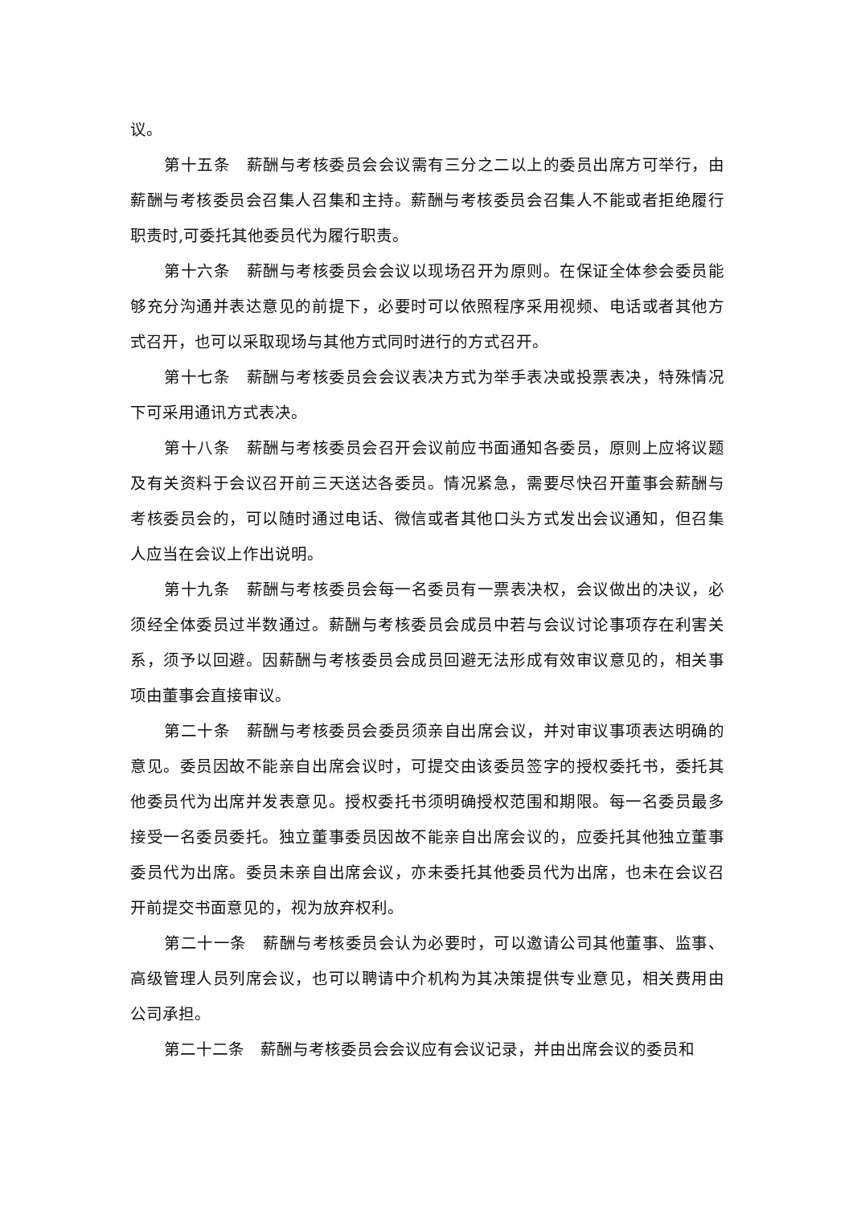议。
第十五条　薪酬与考核委员会会议需有三分之二以上的委员出席方可举行，由薪酬与考核委员会召集人召集和主持。薪酬与考核委员会召集人不能或者拒绝履行职责时,可委托其他委员代为履行职责。
第十六条　薪酬与考核委员会会议以现场召开为原则。在保证全体参会委员能够充分沟通并表达意见的前提下，必要时可以依照程序采用视频、电话或者其他方式召开，也可以采取现场与其他方式同时进行的方式召开。
第十七条　薪酬与考核委员会会议表决方式为举手表决或投票表决，特殊情况下可采用通讯方式表决。
第十八条　薪酬与考核委员会召开会议前应书面通知各委员，原则上应将议题及有关资料于会议召开前三天送达各委员。情况紧急，需要尽快召开董事会薪酬与考核委员会的，可以随时通过电话、微信或者其他口头方式发出会议通知，但召集人应当在会议上作出说明。
第十九条　薪酬与考核委员会每一名委员有一票表决权，会议做出的决议，必须经全体委员过半数通过。薪酬与考核委员会成员中若与会议讨论事项存在利害关系，须予以回避。因薪酬与考核委员会成员回避无法形成有效审议意见的，相关事项由董事会直接审议。
第二十条　薪酬与考核委员会委员须亲自出席会议，并对审议事项表达明确的意见。委员因故不能亲自出席会议时，可提交由该委员签字的授权委托书，委托其他委员代为出席并发表意见。授权委托书须明确授权范围和期限。每一名委员最多接受一名委员委托。独立董事委员因故不能亲自出席会议的，应委托其他独立董事委员代为出席。委员未亲自出席会议，亦未委托其他委员代为出席，也未在会议召开前提交书面意见的，视为放弃权利。
第二十一条　薪酬与考核委员会认为必要时，可以邀请公司其他董事、监事、高级管理人员列席会议，也可以聘请中介机构为其决策提供专业意见，相关费用由公司承担。
第二十二条　薪酬与考核委员会会议应有会议记录，并由出席会议的委员和